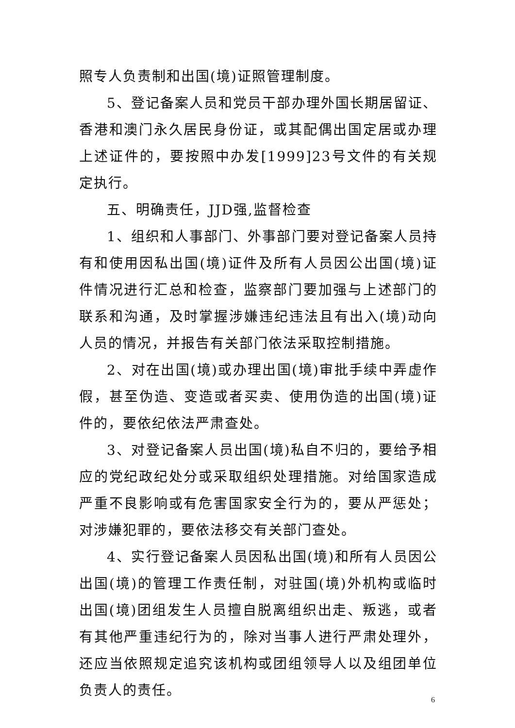照专人负责制和出国(境)证照管理制度。
5、登记备案人员和党员干部办理外国长期居留证、香港和澳门永久居民身份证，或其配偶出国定居或办理上述证件的，要按照中办发[1999]23号文件的有关规定执行。
五、明确责任，JJD强,监督检查
1、组织和人事部门、外事部门要对登记备案人员持有和使用因私出国(境)证件及所有人员因公出国(境)证件情况进行汇总和检查，监察部门要加强与上述部门的联系和沟通，及时掌握涉嫌违纪违法且有出入(境)动向人员的情况，并报告有关部门依法采取控制措施。
2、对在出国(境)或办理出国(境)审批手续中弄虚作假，甚至伪造、变造或者买卖、使用伪造的出国(境)证件的，要依纪依法严肃查处。
3、对登记备案人员出国(境)私自不归的，要给予相应的党纪政纪处分或采取组织处理措施。对给国家造成严重不良影响或有危害国家安全行为的，要从严惩处；对涉嫌犯罪的，要依法移交有关部门查处。
4、实行登记备案人员因私出国(境)和所有人员因公出国(境)的管理工作责任制，对驻国(境)外机构或临时出国(境)团组发生人员擅自脱离组织出走、叛逃，或者有其他严重违纪行为的，除对当事人进行严肃处理外，还应当依照规定追究该机构或团组领导人以及组团单位负责人的责任。
6